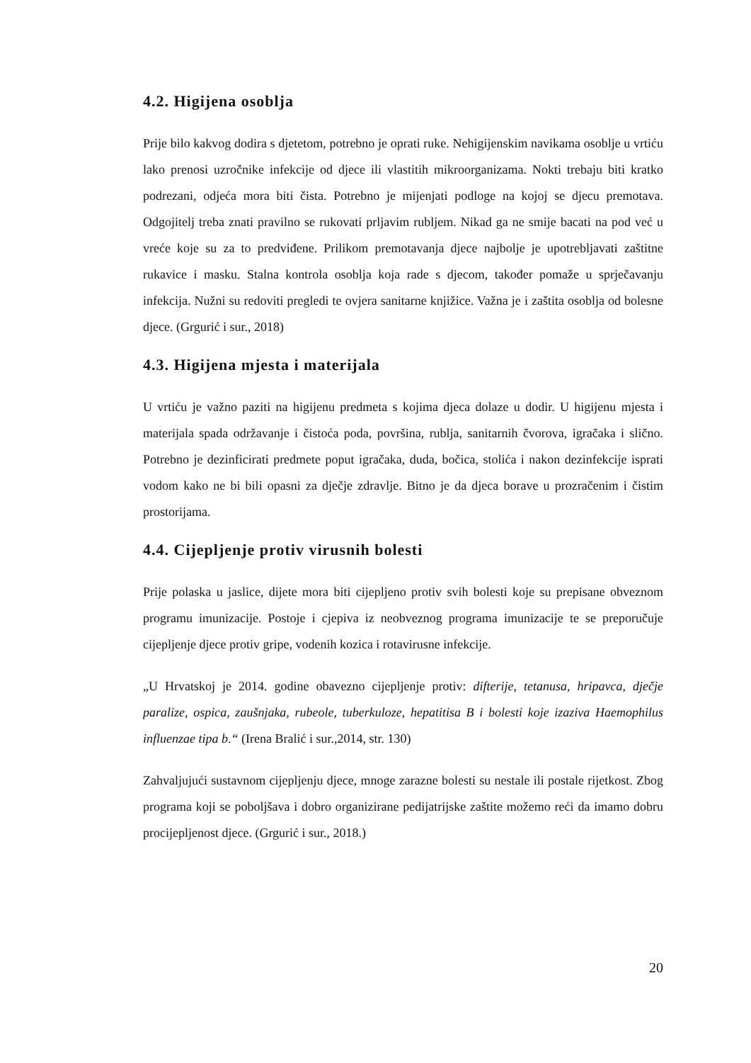4.2. Higijena osoblja
Prije bilo kakvog dodira s djetetom, potrebno je oprati ruke. Nehigijenskim navikama osoblje u vrtiću lako prenosi uzročnike infekcije od djece ili vlastitih mikroorganizama. Nokti trebaju biti kratko podrezani, odjeća mora biti čista. Potrebno je mijenjati podloge na kojoj se djecu premotava. Odgojitelj treba znati pravilno se rukovati prljavim rubljem. Nikad ga ne smije bacati na pod već u vreće koje su za to predviđene. Prilikom premotavanja djece najbolje je upotrebljavati zaštitne rukavice i masku. Stalna kontrola osoblja koja rade s djecom, također pomaže u sprječavanju infekcija. Nužni su redoviti pregledi te ovjera sanitarne knjižice. Važna je i zaštita osoblja od bolesne djece. (Grgurić i sur., 2018)
4.3. Higijena mjesta i materijala
U vrtiću je važno paziti na higijenu predmeta s kojima djeca dolaze u dodir. U higijenu mjesta i materijala spada održavanje i čistoća poda, površina, rublja, sanitarnih čvorova, igračaka i slično. Potrebno je dezinficirati predmete poput igračaka, duda, bočica, stolića i nakon dezinfekcije isprati vodom kako ne bi bili opasni za dječje zdravlje. Bitno je da djeca borave u prozračenim i čistim prostorijama.
4.4. Cijepljenje protiv virusnih bolesti
Prije polaska u jaslice, dijete mora biti cijepljeno protiv svih bolesti koje su prepisane obveznom programu imunizacije. Postoje i cjepiva iz neobveznog programa imunizacije te se preporučuje cijepljenje djece protiv gripe, vodenih kozica i rotavirusne infekcije.
„U Hrvatskoj je 2014. godine obavezno cijepljenje protiv: difterije, tetanusa, hripavca, dječje paralize, ospica, zaušnjaka, rubeole, tuberkuloze, hepatitisa B i bolesti koje izaziva Haemophilus influenzae tipa b.“ (Irena Bralić i sur.,2014, str. 130)
Zahvaljujući sustavnom cijepljenju djece, mnoge zarazne bolesti su nestale ili postale rijetkost. Zbog programa koji se poboljšava i dobro organizirane pedijatrijske zaštite možemo reći da imamo dobru procijepljenost djece. (Grgurić i sur., 2018.)
20